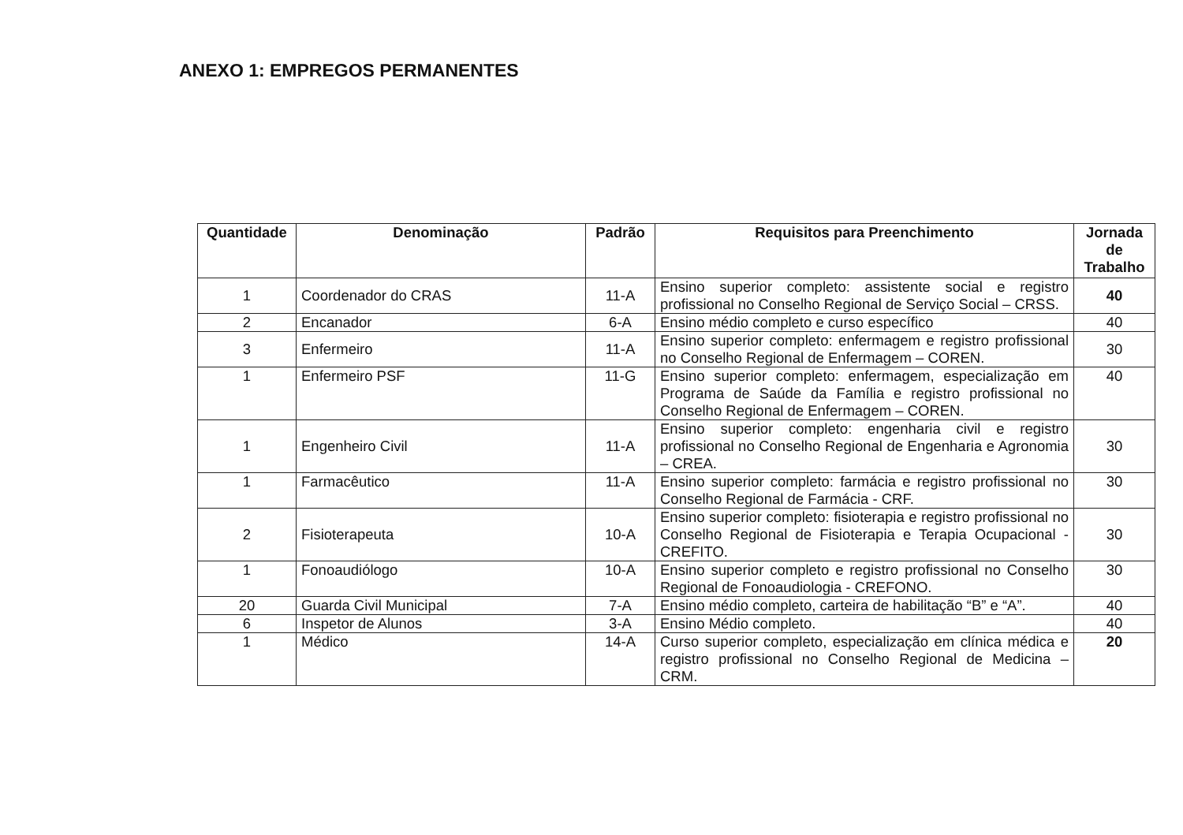ANEXO 1: EMPREGOS PERMANENTES
| Quantidade | Denominação | Padrão | Requisitos para Preenchimento | Jornada de Trabalho |
| --- | --- | --- | --- | --- |
| 1 | Coordenador do CRAS | 11-A | Ensino superior completo: assistente social e registro profissional no Conselho Regional de Serviço Social – CRSS. | 40 |
| 2 | Encanador | 6-A | Ensino médio completo e curso específico | 40 |
| 3 | Enfermeiro | 11-A | Ensino superior completo: enfermagem e registro profissional no Conselho Regional de Enfermagem – COREN. | 30 |
| 1 | Enfermeiro PSF | 11-G | Ensino superior completo: enfermagem, especialização em Programa de Saúde da Família e registro profissional no Conselho Regional de Enfermagem – COREN. | 40 |
| 1 | Engenheiro Civil | 11-A | Ensino superior completo: engenharia civil e registro profissional no Conselho Regional de Engenharia e Agronomia – CREA. | 30 |
| 1 | Farmacêutico | 11-A | Ensino superior completo: farmácia e registro profissional no Conselho Regional de Farmácia - CRF. | 30 |
| 2 | Fisioterapeuta | 10-A | Ensino superior completo: fisioterapia e registro profissional no Conselho Regional de Fisioterapia e Terapia Ocupacional - CREFITO. | 30 |
| 1 | Fonoaudiólogo | 10-A | Ensino superior completo e registro profissional no Conselho Regional de Fonoaudiologia - CREFONO. | 30 |
| 20 | Guarda Civil Municipal | 7-A | Ensino médio completo, carteira de habilitação “B” e “A”. | 40 |
| 6 | Inspetor de Alunos | 3-A | Ensino Médio completo. | 40 |
| 1 | Médico | 14-A | Curso superior completo, especialização em clínica médica e registro profissional no Conselho Regional de Medicina – CRM. | 20 |